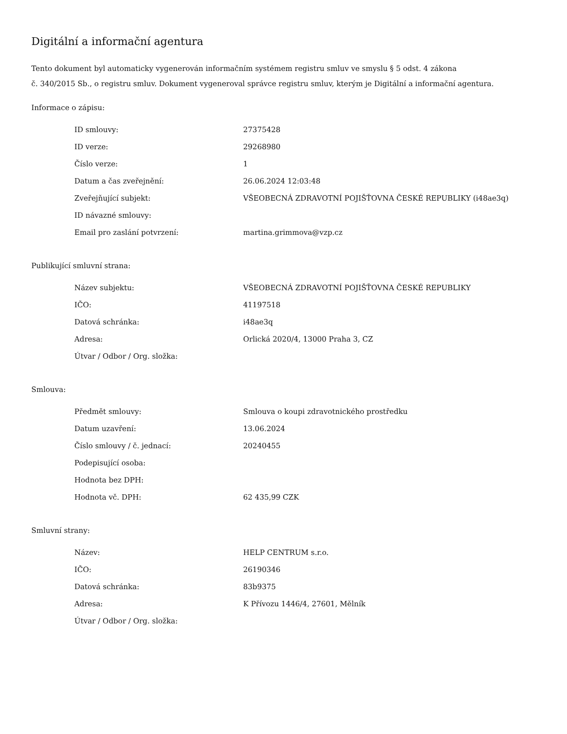Digitální a informační agentura
Tento dokument byl automaticky vygenerován informačním systémem registru smluv ve smyslu § 5 odst. 4 zákona
č. 340/2015 Sb., o registru smluv. Dokument vygeneroval správce registru smluv, kterým je Digitální a informační agentura.
Informace o zápisu:
| ID smlouvy: | 27375428 |
| ID verze: | 29268980 |
| Číslo verze: | 1 |
| Datum a čas zveřejnění: | 26.06.2024 12:03:48 |
| Zveřejňující subjekt: | VŠEOBECNÁ ZDRAVOTNÍ POJIŠŤOVNA ČESKÉ REPUBLIKY (i48ae3q) |
| ID návazné smlouvy: | |
| Email pro zaslání potvrzení: | martina.grimmova@vzp.cz |
Publikující smluvní strana:
| Název subjektu: | VŠEOBECNÁ ZDRAVOTNÍ POJIŠŤOVNA ČESKÉ REPUBLIKY |
| IČO: | 41197518 |
| Datová schránka: | i48ae3q |
| Adresa: | Orlická 2020/4, 13000 Praha 3, CZ |
| Útvar / Odbor / Org. složka: | |
Smlouva:
| Předmět smlouvy: | Smlouva o koupi zdravotnického prostředku |
| Datum uzavření: | 13.06.2024 |
| Číslo smlouvy / č. jednací: | 20240455 |
| Podepisující osoba: | |
| Hodnota bez DPH: | |
| Hodnota vč. DPH: | 62 435,99 CZK |
Smluvní strany:
| Název: | HELP CENTRUM s.r.o. |
| IČO: | 26190346 |
| Datová schránka: | 83b9375 |
| Adresa: | K Přívozu 1446/4, 27601, Mělník |
| Útvar / Odbor / Org. složka: | |